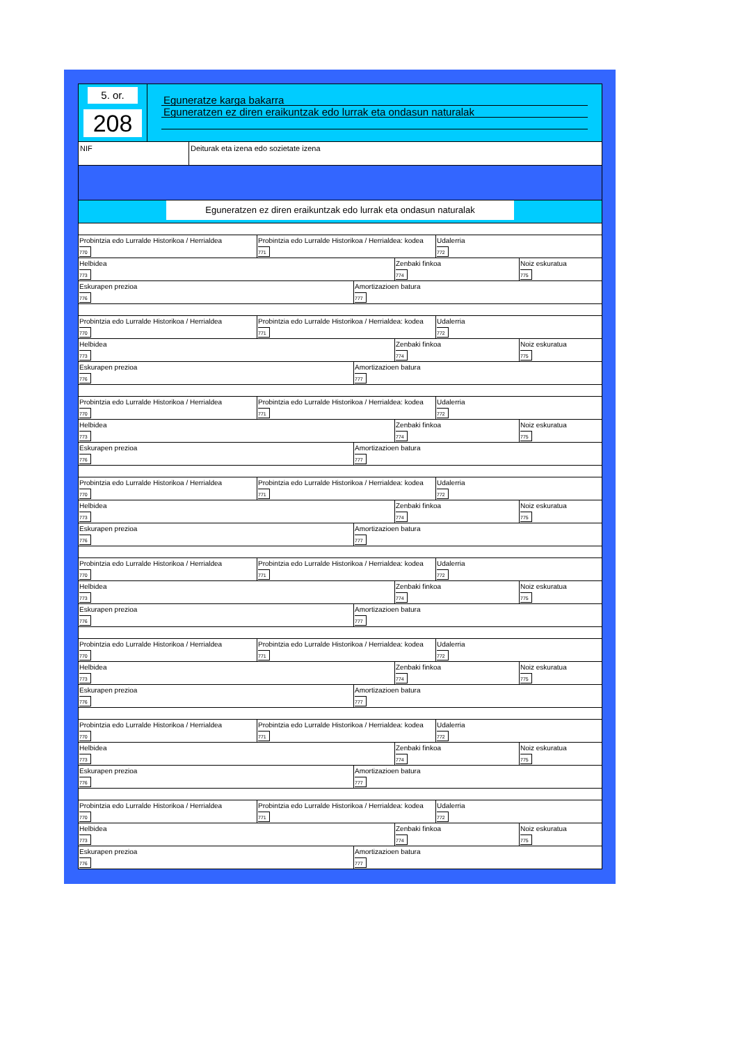5. or.
208
Eguneratze karga bakarra
Eguneratzen ez diren eraikuntzak edo lurrak eta ondasun naturalak
NIF Deiturak eta izena edo sozietate izena
Eguneratzen ez diren eraikuntzak edo lurrak eta ondasun naturalak
Probintzia edo Lurralde Historikoa / Herrialdea
770
Probintzia edo Lurralde Historikoa / Herrialdea: kodea
771
Udalerria
772
Helbidea
773
Zenbaki finkoa
774
Noiz eskuratua
775
Eskurapen prezioa
776
Amortizazioen batura
777
Probintzia edo Lurralde Historikoa / Herrialdea
770
Probintzia edo Lurralde Historikoa / Herrialdea: kodea
771
Udalerria
772
Helbidea
773
Zenbaki finkoa
774
Noiz eskuratua
775
Eskurapen prezioa
776
Amortizazioen batura
777
Probintzia edo Lurralde Historikoa / Herrialdea
770
Probintzia edo Lurralde Historikoa / Herrialdea: kodea
771
Udalerria
772
Helbidea
773
Zenbaki finkoa
774
Noiz eskuratua
775
Eskurapen prezioa
776
Amortizazioen batura
777
Probintzia edo Lurralde Historikoa / Herrialdea
770
Probintzia edo Lurralde Historikoa / Herrialdea: kodea
771
Udalerria
772
Helbidea
773
Zenbaki finkoa
774
Noiz eskuratua
775
Eskurapen prezioa
776
Amortizazioen batura
777
Probintzia edo Lurralde Historikoa / Herrialdea
770
Probintzia edo Lurralde Historikoa / Herrialdea: kodea
771
Udalerria
772
Helbidea
773
Zenbaki finkoa
774
Noiz eskuratua
775
Eskurapen prezioa
776
Amortizazioen batura
777
Probintzia edo Lurralde Historikoa / Herrialdea
770
Probintzia edo Lurralde Historikoa / Herrialdea: kodea
771
Udalerria
772
Helbidea
773
Zenbaki finkoa
774
Noiz eskuratua
775
Eskurapen prezioa
776
Amortizazioen batura
777
Probintzia edo Lurralde Historikoa / Herrialdea
770
Probintzia edo Lurralde Historikoa / Herrialdea: kodea
771
Udalerria
772
Helbidea
773
Zenbaki finkoa
774
Noiz eskuratua
775
Eskurapen prezioa
776
Amortizazioen batura
777
Probintzia edo Lurralde Historikoa / Herrialdea
770
Probintzia edo Lurralde Historikoa / Herrialdea: kodea
771
Udalerria
772
Helbidea
773
Zenbaki finkoa
774
Noiz eskuratua
775
Eskurapen prezioa
776
Amortizazioen batura
777